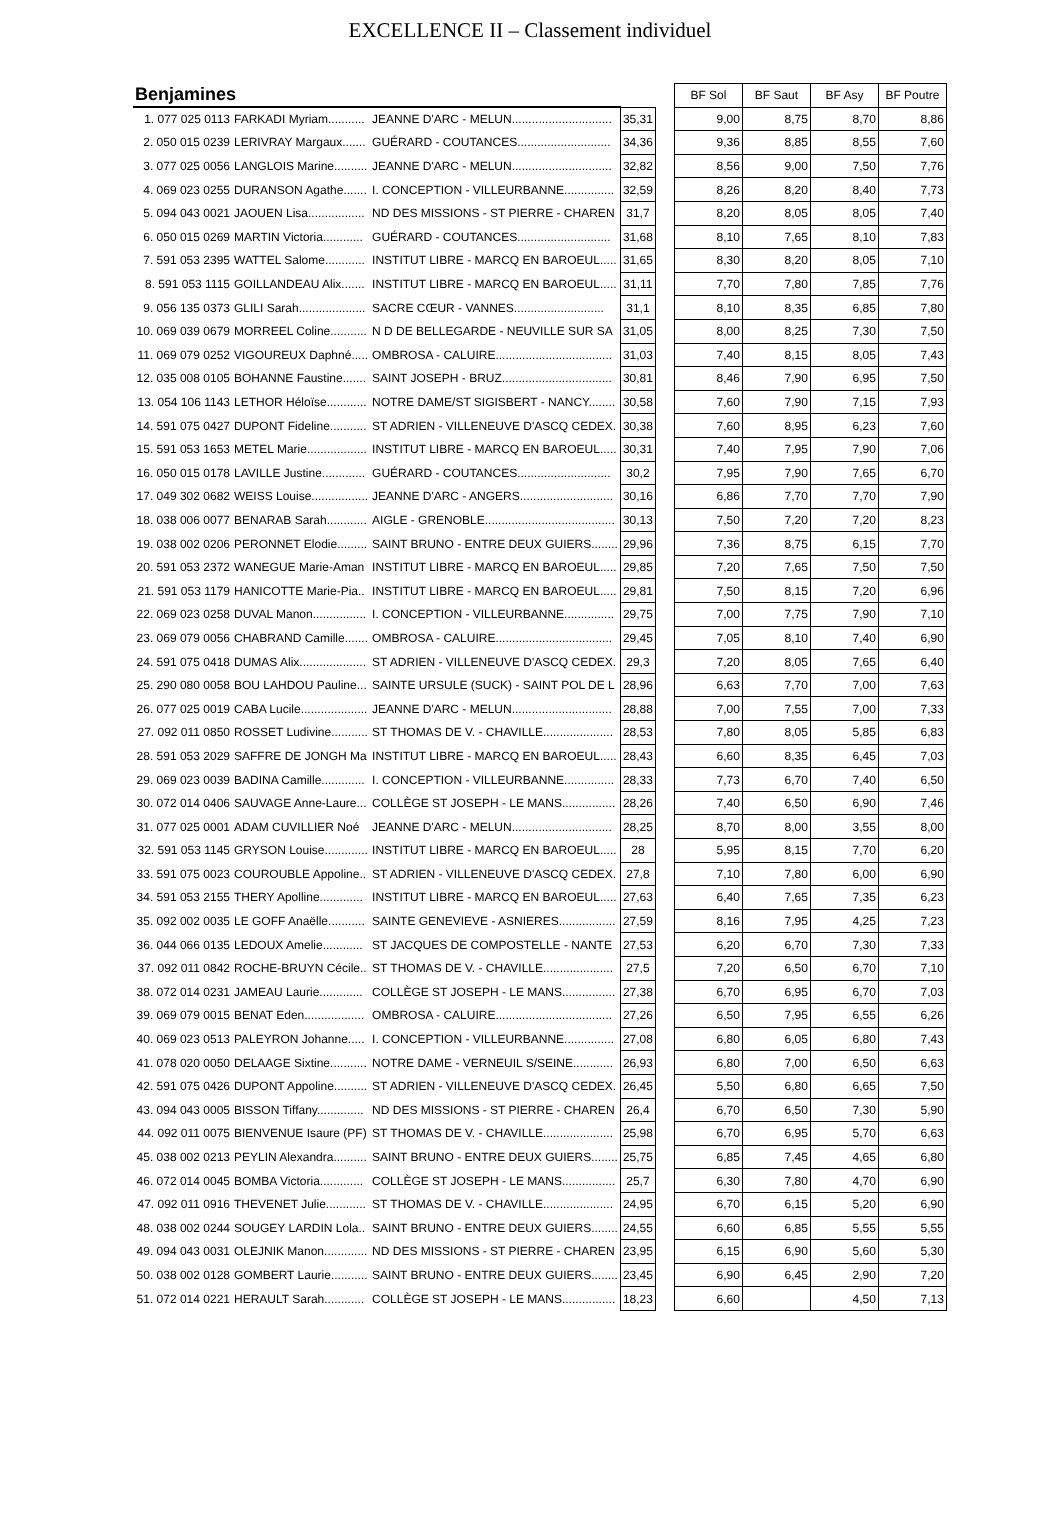EXCELLENCE II – Classement individuel
| Benjamines | | | | | BF Sol | BF Saut | BF Asy | BF Poutre |
| 1. 077 025 0113 | FARKADI Myriam........... | JEANNE D'ARC - MELUN.............................. | 35,31 | | 9,00 | 8,75 | 8,70 | 8,86 |
| 2. 050 015 0239 | LERIVRAY Margaux....... | GUÉRARD - COUTANCES............................ | 34,36 | | 9,36 | 8,85 | 8,55 | 7,60 |
| 3. 077 025 0056 | LANGLOIS Marine.......... | JEANNE D'ARC - MELUN.............................. | 32,82 | | 8,56 | 9,00 | 7,50 | 7,76 |
| 4. 069 023 0255 | DURANSON Agathe....... | I. CONCEPTION - VILLEURBANNE............... | 32,59 | | 8,26 | 8,20 | 8,40 | 7,73 |
| 5. 094 043 0021 | JAOUEN Lisa................. | ND DES MISSIONS - ST PIERRE - CHAREN | 31,7 | | 8,20 | 8,05 | 8,05 | 7,40 |
| 6. 050 015 0269 | MARTIN Victoria............ | GUÉRARD - COUTANCES............................ | 31,68 | | 8,10 | 7,65 | 8,10 | 7,83 |
| 7. 591 053 2395 | WATTEL Salome............ | INSTITUT LIBRE - MARCQ EN BAROEUL..... | 31,65 | | 8,30 | 8,20 | 8,05 | 7,10 |
| 8. 591 053 1115 | GOILLANDEAU Alix....... | INSTITUT LIBRE - MARCQ EN BAROEUL..... | 31,11 | | 7,70 | 7,80 | 7,85 | 7,76 |
| 9. 056 135 0373 | GLILI Sarah.................... | SACRE CŒUR - VANNES........................... | 31,1 | | 8,10 | 8,35 | 6,85 | 7,80 |
| 10. 069 039 0679 | MORREEL Coline........... | N D DE BELLEGARDE - NEUVILLE SUR SA | 31,05 | | 8,00 | 8,25 | 7,30 | 7,50 |
| 11. 069 079 0252 | VIGOUREUX Daphné..... | OMBROSA - CALUIRE................................... | 31,03 | | 7,40 | 8,15 | 8,05 | 7,43 |
| 12. 035 008 0105 | BOHANNE Faustine....... | SAINT JOSEPH - BRUZ................................. | 30,81 | | 8,46 | 7,90 | 6,95 | 7,50 |
| 13. 054 106 1143 | LETHOR Héloïse............ | NOTRE DAME/ST SIGISBERT - NANCY........ | 30,58 | | 7,60 | 7,90 | 7,15 | 7,93 |
| 14. 591 075 0427 | DUPONT Fideline........... | ST ADRIEN - VILLENEUVE D'ASCQ CEDEX. | 30,38 | | 7,60 | 8,95 | 6,23 | 7,60 |
| 15. 591 053 1653 | METEL Marie.................. | INSTITUT LIBRE - MARCQ EN BAROEUL..... | 30,31 | | 7,40 | 7,95 | 7,90 | 7,06 |
| 16. 050 015 0178 | LAVILLE Justine............. | GUÉRARD - COUTANCES............................ | 30,2 | | 7,95 | 7,90 | 7,65 | 6,70 |
| 17. 049 302 0682 | WEISS Louise................. | JEANNE D'ARC - ANGERS............................ | 30,16 | | 6,86 | 7,70 | 7,70 | 7,90 |
| 18. 038 006 0077 | BENARAB Sarah............ | AIGLE - GRENOBLE....................................... | 30,13 | | 7,50 | 7,20 | 7,20 | 8,23 |
| 19. 038 002 0206 | PERONNET Elodie......... | SAINT BRUNO - ENTRE DEUX GUIERS........ | 29,96 | | 7,36 | 8,75 | 6,15 | 7,70 |
| 20. 591 053 2372 | WANEGUE Marie-Aman | INSTITUT LIBRE - MARCQ EN BAROEUL..... | 29,85 | | 7,20 | 7,65 | 7,50 | 7,50 |
| 21. 591 053 1179 | HANICOTTE Marie-Pia.. | INSTITUT LIBRE - MARCQ EN BAROEUL..... | 29,81 | | 7,50 | 8,15 | 7,20 | 6,96 |
| 22. 069 023 0258 | DUVAL Manon................ | I. CONCEPTION - VILLEURBANNE............... | 29,75 | | 7,00 | 7,75 | 7,90 | 7,10 |
| 23. 069 079 0056 | CHABRAND Camille....... | OMBROSA - CALUIRE................................... | 29,45 | | 7,05 | 8,10 | 7,40 | 6,90 |
| 24. 591 075 0418 | DUMAS Alix.................... | ST ADRIEN - VILLENEUVE D'ASCQ CEDEX. | 29,3 | | 7,20 | 8,05 | 7,65 | 6,40 |
| 25. 290 080 0058 | BOU LAHDOU Pauline... | SAINTE URSULE (SUCK) - SAINT POL DE L | 28,96 | | 6,63 | 7,70 | 7,00 | 7,63 |
| 26. 077 025 0019 | CABA Lucile.................... | JEANNE D'ARC - MELUN.............................. | 28,88 | | 7,00 | 7,55 | 7,00 | 7,33 |
| 27. 092 011 0850 | ROSSET Ludivine........... | ST THOMAS DE V. - CHAVILLE..................... | 28,53 | | 7,80 | 8,05 | 5,85 | 6,83 |
| 28. 591 053 2029 | SAFFRE DE JONGH Ma | INSTITUT LIBRE - MARCQ EN BAROEUL..... | 28,43 | | 6,60 | 8,35 | 6,45 | 7,03 |
| 29. 069 023 0039 | BADINA Camille............. | I. CONCEPTION - VILLEURBANNE............... | 28,33 | | 7,73 | 6,70 | 7,40 | 6,50 |
| 30. 072 014 0406 | SAUVAGE Anne-Laure... | COLLÈGE ST JOSEPH - LE MANS................ | 28,26 | | 7,40 | 6,50 | 6,90 | 7,46 |
| 31. 077 025 0001 | ADAM CUVILLIER Noé | JEANNE D'ARC - MELUN.............................. | 28,25 | | 8,70 | 8,00 | 3,55 | 8,00 |
| 32. 591 053 1145 | GRYSON Louise............. | INSTITUT LIBRE - MARCQ EN BAROEUL..... | 28 | | 5,95 | 8,15 | 7,70 | 6,20 |
| 33. 591 075 0023 | COUROUBLE Appoline.. | ST ADRIEN - VILLENEUVE D'ASCQ CEDEX. | 27,8 | | 7,10 | 7,80 | 6,00 | 6,90 |
| 34. 591 053 2155 | THERY Apolline............. | INSTITUT LIBRE - MARCQ EN BAROEUL..... | 27,63 | | 6,40 | 7,65 | 7,35 | 6,23 |
| 35. 092 002 0035 | LE GOFF Anaëlle........... | SAINTE GENEVIEVE - ASNIERES................. | 27,59 | | 8,16 | 7,95 | 4,25 | 7,23 |
| 36. 044 066 0135 | LEDOUX Amelie............ | ST JACQUES DE COMPOSTELLE - NANTE | 27,53 | | 6,20 | 6,70 | 7,30 | 7,33 |
| 37. 092 011 0842 | ROCHE-BRUYN Cécile.. | ST THOMAS DE V. - CHAVILLE..................... | 27,5 | | 7,20 | 6,50 | 6,70 | 7,10 |
| 38. 072 014 0231 | JAMEAU Laurie............. | COLLÈGE ST JOSEPH - LE MANS................ | 27,38 | | 6,70 | 6,95 | 6,70 | 7,03 |
| 39. 069 079 0015 | BENAT Eden.................. | OMBROSA - CALUIRE................................... | 27,26 | | 6,50 | 7,95 | 6,55 | 6,26 |
| 40. 069 023 0513 | PALEYRON Johanne..... | I. CONCEPTION - VILLEURBANNE............... | 27,08 | | 6,80 | 6,05 | 6,80 | 7,43 |
| 41. 078 020 0050 | DELAAGE Sixtine........... | NOTRE DAME - VERNEUIL S/SEINE............ | 26,93 | | 6,80 | 7,00 | 6,50 | 6,63 |
| 42. 591 075 0426 | DUPONT Appoline.......... | ST ADRIEN - VILLENEUVE D'ASCQ CEDEX. | 26,45 | | 5,50 | 6,80 | 6,65 | 7,50 |
| 43. 094 043 0005 | BISSON Tiffany.............. | ND DES MISSIONS - ST PIERRE - CHAREN | 26,4 | | 6,70 | 6,50 | 7,30 | 5,90 |
| 44. 092 011 0075 | BIENVENUE Isaure (PF) | ST THOMAS DE V. - CHAVILLE..................... | 25,98 | | 6,70 | 6,95 | 5,70 | 6,63 |
| 45. 038 002 0213 | PEYLIN Alexandra.......... | SAINT BRUNO - ENTRE DEUX GUIERS........ | 25,75 | | 6,85 | 7,45 | 4,65 | 6,80 |
| 46. 072 014 0045 | BOMBA Victoria............. | COLLÈGE ST JOSEPH - LE MANS................ | 25,7 | | 6,30 | 7,80 | 4,70 | 6,90 |
| 47. 092 011 0916 | THEVENET Julie............ | ST THOMAS DE V. - CHAVILLE..................... | 24,95 | | 6,70 | 6,15 | 5,20 | 6,90 |
| 48. 038 002 0244 | SOUGEY LARDIN Lola.. | SAINT BRUNO - ENTRE DEUX GUIERS........ | 24,55 | | 6,60 | 6,85 | 5,55 | 5,55 |
| 49. 094 043 0031 | OLEJNIK Manon............. | ND DES MISSIONS - ST PIERRE - CHAREN | 23,95 | | 6,15 | 6,90 | 5,60 | 5,30 |
| 50. 038 002 0128 | GOMBERT Laurie........... | SAINT BRUNO - ENTRE DEUX GUIERS........ | 23,45 | | 6,90 | 6,45 | 2,90 | 7,20 |
| 51. 072 014 0221 | HERAULT Sarah............ | COLLÈGE ST JOSEPH - LE MANS................ | 18,23 | | 6,60 | | 4,50 | 7,13 |